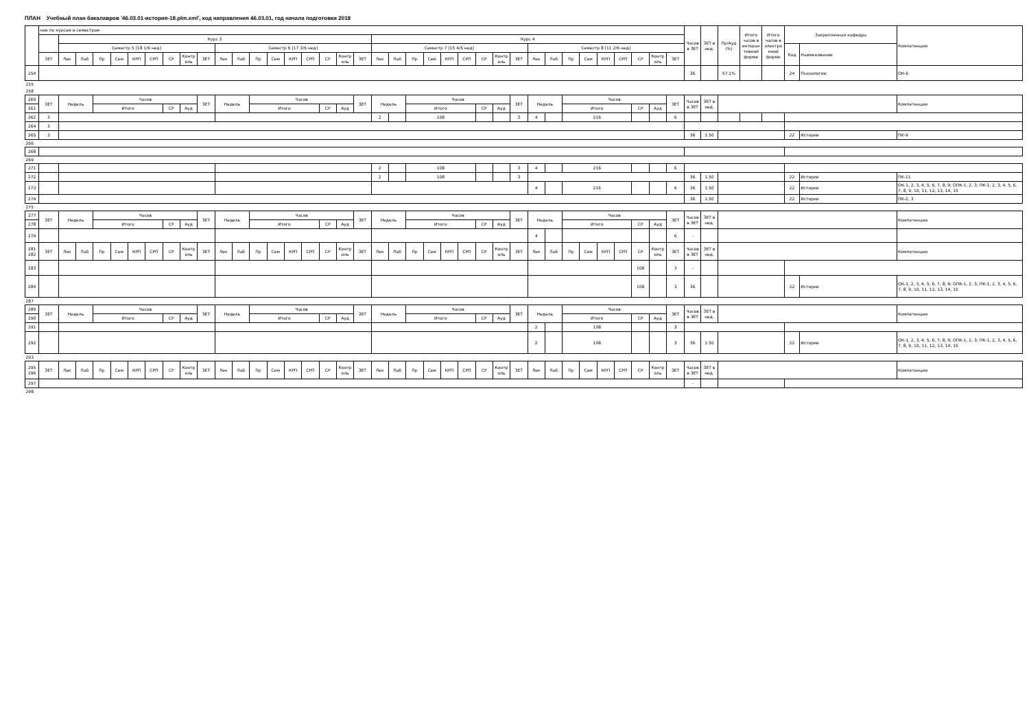ПЛАН Учебный план бакалавров '46.03.01-история-18.plm.xml', код направления 46.03.01, год начала подготовки 2018
| | ние по курсам и семестрам | | | | | | | | | | | | | | | | | | | | | | | | | | | | | | | | | | | | | Часов в ЗЕТ | ЗЕТ в нед. | Пр/Ауд (%) | Итого часов в интерак тивной форме | Итого часов в электро нной форме | Закрепленная кафедра | | Компетенции |
| | | Курс 3 | | | | | | | | | | | | | | | | | | Курс 4 | | | | | | | | | | | | | | | | | | | | | | | | | |
| | | Семестр 5 [18 1/6 нед] | | | | | | | | | Семестр 6 [17 3/6 нед] | | | | | | | | | Семестр 7 [15 4/6 нед] | | | | | | | | | Семестр 8 [11 2/6 нед] | | | | | | | | | | | | | | Код | Наименование | |
| | ЗЕТ | Лек | Лаб | Пр | Сем | КРП | СРП | СР | Контр оль | ЗЕТ | Лек | Лаб | Пр | Сем | КРП | СРП | СР | Контр оль | ЗЕТ | Лек | Лаб | Пр | Сем | КРП | СРП | СР | Контр оль | ЗЕТ | Лек | Лаб | Пр | Сем | КРП | СРП | СР | Контр оль | ЗЕТ | | | | | | | | |
| 254 | | | | | | | | | | | | | | | | | | | | | | | | | | | | | | | | | | | | | | 36 | | 57.1% | | | 24 | Психологии | ОК-6 |
| 255 | | | | | | | | | | | | | | | | | | | | | | | | | | | | | | | | | | | | | | | | | | | | | |
| 258 | | | | | | | | | | | | | | | | | | | | | | | | | | | | | | | | | | | | | | | | | | | | | |
| 260 | ЗЕТ | Недель | | Часов | | | | | | ЗЕТ | Недель | | Часов | | | | | | ЗЕТ | Недель | | Часов | | | | | | ЗЕТ | Недель | | Часов | | | | | | ЗЕТ | Часов в ЗЕТ | ЗЕТ в нед. | | | | | | Компетенции |
| 261 | | | | Итого | | | | СР | Ауд | | | | Итого | | | | СР | Ауд | | | | Итого | | | | СР | Ауд | | | | Итого | | | | СР | Ауд | | | | | | | | | |
| 262 | 3 | | | | | | | | | | | | | | | | | | | 2 | | 108 | | | | | | 3 | 4 | | 216 | | | | | | 6 | | | | | | | | |
| 264 | 3 | | | | | | | | | | | | | | | | | | | | | | | | | | | | | | | | | | | | | | | | | | | | |
| 265 | 3 | | | | | | | | | | | | | | | | | | | | | | | | | | | | | | | | | | | | | 36 | 1.50 | | | | 22 | Истории | ПК-9 |
| 266 | | | | | | | | | | | | | | | | | | | | | | | | | | | | | | | | | | | | | | | | | | | | | |
| 268 | | | | | | | | | | | | | | | | | | | | | | | | | | | | | | | | | | | | | | | | | | | | | |
| 269 | | | | | | | | | | | | | | | | | | | | | | | | | | | | | | | | | | | | | | | | | | | | | |
| 271 | | | | | | | | | | | | | | | | | | | | 2 | | 108 | | | | | | 3 | 4 | | 216 | | | | | | 6 | | | | | | | | |
| 272 | | | | | | | | | | | | | | | | | | | | 2 | | 108 | | | | | | 3 | | | | | | | | | | 36 | 1.50 | | | | 22 | Истории | ПК-11 |
| 273 | | | | | | | | | | | | | | | | | | | | | | | | | | | | | 4 | | 216 | | | | | | 6 | 36 | 1.50 | | | | 22 | Истории | ОК-1, 2, 3, 4, 5, 6, 7, 8, 9; ОПК-1, 2, 3; ПК-1, 2, 3, 4, 5, 6, 7, 8, 9, 10, 11, 12, 13, 14, 15 |
| 274 | | | | | | | | | | | | | | | | | | | | | | | | | | | | | | | | | | | | | | 36 | 1.50 | | | | 22 | Истории | ПК-2, 3 |
| 275 | | | | | | | | | | | | | | | | | | | | | | | | | | | | | | | | | | | | | | | | | | | | | |
| 277 | ЗЕТ | Недель | | Часов | | | | | | ЗЕТ | Недель | | Часов | | | | | | ЗЕТ | Недель | | Часов | | | | | | ЗЕТ | Недель | | Часов | | | | | | ЗЕТ | Часов в ЗЕТ | ЗЕТ в нед. | | | | | | Компетенции |
| 278 | | | | Итого | | | | СР | Ауд | | | | Итого | | | | СР | Ауд | | | | Итого | | | | СР | Ауд | | | | Итого | | | | СР | Ауд | | | | | | | | | |
| 279 | | | | | | | | | | | | | | | | | | | | | | | | | | | | | 4 | | | | | | | | 6 | - | | | | | | | |
| 281 282 | ЗЕТ | Лек | Лаб | Пр | Сем | КРП | СРП | СР | Контр оль | ЗЕТ | Лек | Лаб | Пр | Сем | КРП | СРП | СР | Контр оль | ЗЕТ | Лек | Лаб | Пр | Сем | КРП | СРП | СР | Контр оль | ЗЕТ | Лек | Лаб | Пр | Сем | КРП | СРП | СР | Контр оль | ЗЕТ | Часов в ЗЕТ | ЗЕТ в нед. | | | | | | Компетенции |
| 283 | | | | | | | | | | | | | | | | | | | | | | | | | | | | | | | | | | | 108 | | 3 | - | | | | | | | |
| 284 | | | | | | | | | | | | | | | | | | | | | | | | | | | | | | | | | | | 108 | | 3 | 36 | | | | | 22 | Истории | ОК-1, 2, 3, 4, 5, 6, 7, 8, 9; ОПК-1, 2, 3; ПК-1, 2, 3, 4, 5, 6, 7, 8, 9, 10, 11, 12, 13, 14, 15 |
| 287 | | | | | | | | | | | | | | | | | | | | | | | | | | | | | | | | | | | | | | | | | | | | | |
| 289 | ЗЕТ | Недель | | Часов | | | | | | ЗЕТ | Недель | | Часов | | | | | | ЗЕТ | Недель | | Часов | | | | | | ЗЕТ | Недель | | Часов | | | | | | ЗЕТ | Часов в ЗЕТ | ЗЕТ в нед. | | | | | | Компетенции |
| 290 | | | | Итого | | | | СР | Ауд | | | | Итого | | | | СР | Ауд | | | | Итого | | | | СР | Ауд | | | | Итого | | | | СР | Ауд | | | | | | | | | |
| 291 | | | | | | | | | | | | | | | | | | | | | | | | | | | | | 2 | | 108 | | | | | | 3 | | | | | | | | |
| 292 | | | | | | | | | | | | | | | | | | | | | | | | | | | | | 2 | | 108 | | | | | | 3 | 36 | 1.50 | | | | 22 | Истории | ОК-1, 2, 3, 4, 5, 6, 7, 8, 9; ОПК-1, 2, 3; ПК-1, 2, 3, 4, 5, 6, 7, 8, 9, 10, 11, 12, 13, 14, 15 |
| 293 | | | | | | | | | | | | | | | | | | | | | | | | | | | | | | | | | | | | | | | | | | | | | |
| 295 296 | ЗЕТ | Лек | Лаб | Пр | Сем | КРП | СРП | СР | Контр оль | ЗЕТ | Лек | Лаб | Пр | Сем | КРП | СРП | СР | Контр оль | ЗЕТ | Лек | Лаб | Пр | Сем | КРП | СРП | СР | Контр оль | ЗЕТ | Лек | Лаб | Пр | Сем | КРП | СРП | СР | Контр оль | ЗЕТ | Часов в ЗЕТ | ЗЕТ в нед. | | | | | | Компетенции |
| 297 | | | | | | | | | | | | | | | | | | | | | | | | | | | | | | | | | | | | | | - | | | | | | | |
| 298 | | | | | | | | | | | | | | | | | | | | | | | | | | | | | | | | | | | | | | | | | | | | | |